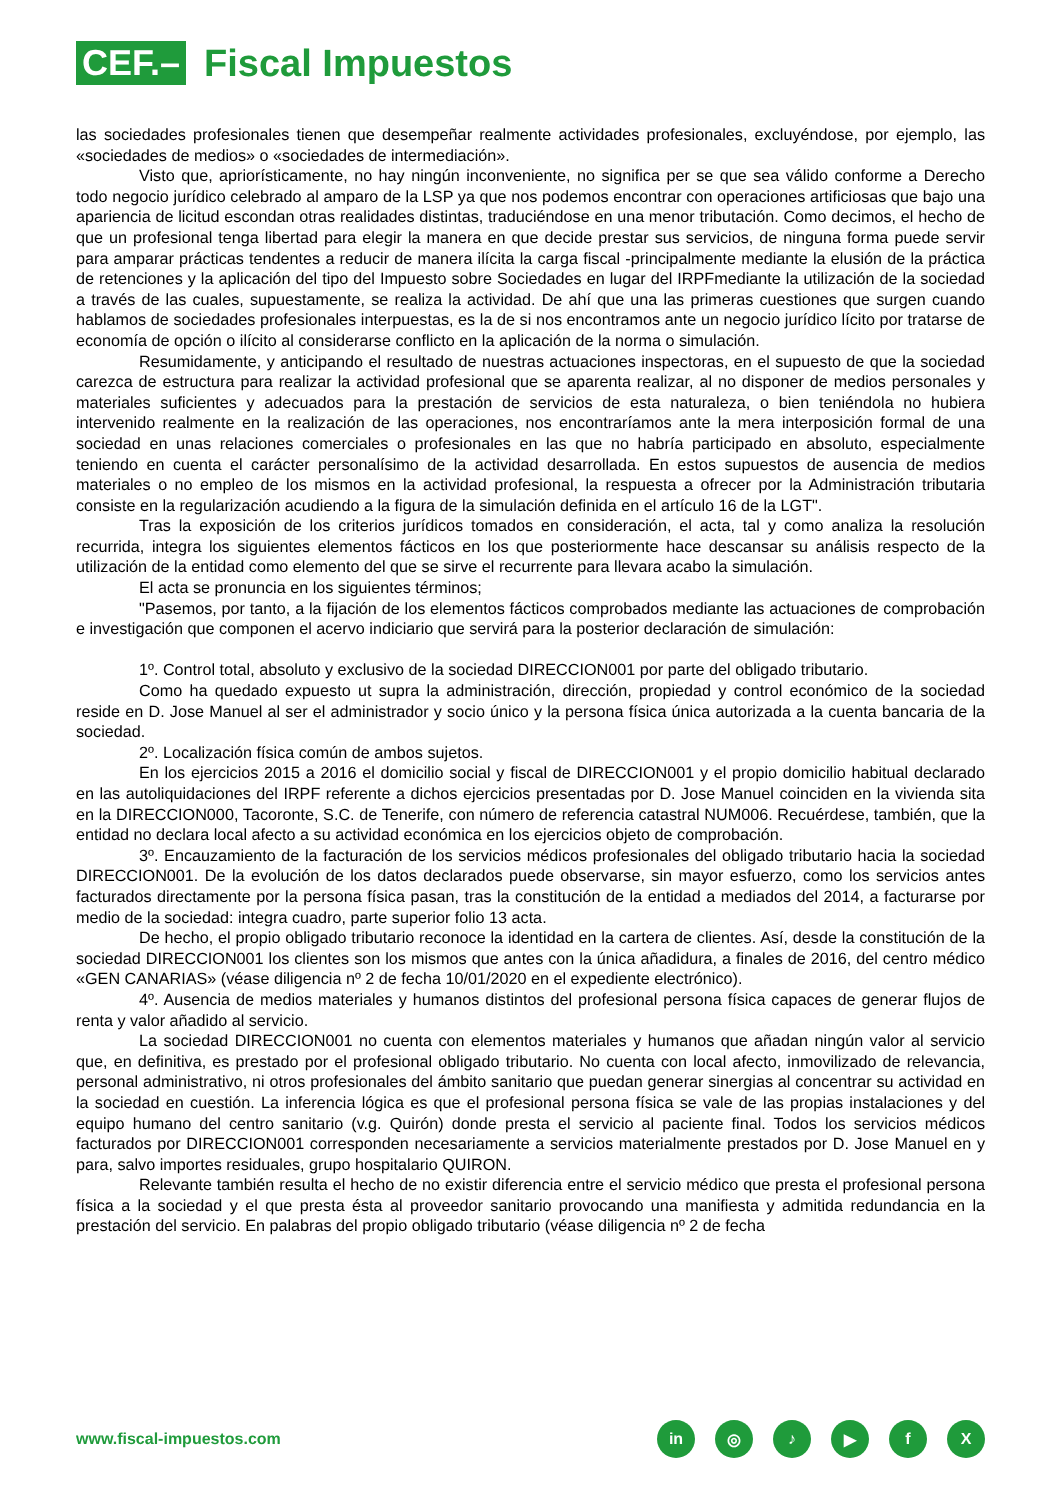CEF.–
Fiscal Impuestos
las sociedades profesionales tienen que desempeñar realmente actividades profesionales, excluyéndose, por ejemplo, las «sociedades de medios» o «sociedades de intermediación».
Visto que, apriorísticamente, no hay ningún inconveniente, no significa per se que sea válido conforme a Derecho todo negocio jurídico celebrado al amparo de la LSP ya que nos podemos encontrar con operaciones artificiosas que bajo una apariencia de licitud escondan otras realidades distintas, traduciéndose en una menor tributación. Como decimos, el hecho de que un profesional tenga libertad para elegir la manera en que decide prestar sus servicios, de ninguna forma puede servir para amparar prácticas tendentes a reducir de manera ilícita la carga fiscal -principalmente mediante la elusión de la práctica de retenciones y la aplicación del tipo del Impuesto sobre Sociedades en lugar del IRPFmediante la utilización de la sociedad a través de las cuales, supuestamente, se realiza la actividad. De ahí que una las primeras cuestiones que surgen cuando hablamos de sociedades profesionales interpuestas, es la de si nos encontramos ante un negocio jurídico lícito por tratarse de economía de opción o ilícito al considerarse conflicto en la aplicación de la norma o simulación.
Resumidamente, y anticipando el resultado de nuestras actuaciones inspectoras, en el supuesto de que la sociedad carezca de estructura para realizar la actividad profesional que se aparenta realizar, al no disponer de medios personales y materiales suficientes y adecuados para la prestación de servicios de esta naturaleza, o bien teniéndola no hubiera intervenido realmente en la realización de las operaciones, nos encontraríamos ante la mera interposición formal de una sociedad en unas relaciones comerciales o profesionales en las que no habría participado en absoluto, especialmente teniendo en cuenta el carácter personalísimo de la actividad desarrollada. En estos supuestos de ausencia de medios materiales o no empleo de los mismos en la actividad profesional, la respuesta a ofrecer por la Administración tributaria consiste en la regularización acudiendo a la figura de la simulación definida en el artículo 16 de la LGT".
Tras la exposición de los criterios jurídicos tomados en consideración, el acta, tal y como analiza la resolución recurrida, integra los siguientes elementos fácticos en los que posteriormente hace descansar su análisis respecto de la utilización de la entidad como elemento del que se sirve el recurrente para llevara acabo la simulación.
El acta se pronuncia en los siguientes términos;
"Pasemos, por tanto, a la fijación de los elementos fácticos comprobados mediante las actuaciones de comprobación e investigación que componen el acervo indiciario que servirá para la posterior declaración de simulación:
1º. Control total, absoluto y exclusivo de la sociedad DIRECCION001 por parte del obligado tributario.
Como ha quedado expuesto ut supra la administración, dirección, propiedad y control económico de la sociedad reside en D. Jose Manuel al ser el administrador y socio único y la persona física única autorizada a la cuenta bancaria de la sociedad.
2º. Localización física común de ambos sujetos.
En los ejercicios 2015 a 2016 el domicilio social y fiscal de DIRECCION001 y el propio domicilio habitual declarado en las autoliquidaciones del IRPF referente a dichos ejercicios presentadas por D. Jose Manuel coinciden en la vivienda sita en la DIRECCION000, Tacoronte, S.C. de Tenerife, con número de referencia catastral NUM006. Recuérdese, también, que la entidad no declara local afecto a su actividad económica en los ejercicios objeto de comprobación.
3º. Encauzamiento de la facturación de los servicios médicos profesionales del obligado tributario hacia la sociedad DIRECCION001. De la evolución de los datos declarados puede observarse, sin mayor esfuerzo, como los servicios antes facturados directamente por la persona física pasan, tras la constitución de la entidad a mediados del 2014, a facturarse por medio de la sociedad: integra cuadro, parte superior folio 13 acta.
De hecho, el propio obligado tributario reconoce la identidad en la cartera de clientes. Así, desde la constitución de la sociedad DIRECCION001 los clientes son los mismos que antes con la única añadidura, a finales de 2016, del centro médico «GEN CANARIAS» (véase diligencia nº 2 de fecha 10/01/2020 en el expediente electrónico).
4º. Ausencia de medios materiales y humanos distintos del profesional persona física capaces de generar flujos de renta y valor añadido al servicio.
La sociedad DIRECCION001 no cuenta con elementos materiales y humanos que añadan ningún valor al servicio que, en definitiva, es prestado por el profesional obligado tributario. No cuenta con local afecto, inmovilizado de relevancia, personal administrativo, ni otros profesionales del ámbito sanitario que puedan generar sinergias al concentrar su actividad en la sociedad en cuestión. La inferencia lógica es que el profesional persona física se vale de las propias instalaciones y del equipo humano del centro sanitario (v.g. Quirón) donde presta el servicio al paciente final. Todos los servicios médicos facturados por DIRECCION001 corresponden necesariamente a servicios materialmente prestados por D. Jose Manuel en y para, salvo importes residuales, grupo hospitalario QUIRON.
Relevante también resulta el hecho de no existir diferencia entre el servicio médico que presta el profesional persona física a la sociedad y el que presta ésta al proveedor sanitario provocando una manifiesta y admitida redundancia en la prestación del servicio. En palabras del propio obligado tributario (véase diligencia nº 2 de fecha
www.fiscal-impuestos.com
in ◎ ♪ ▶ fX